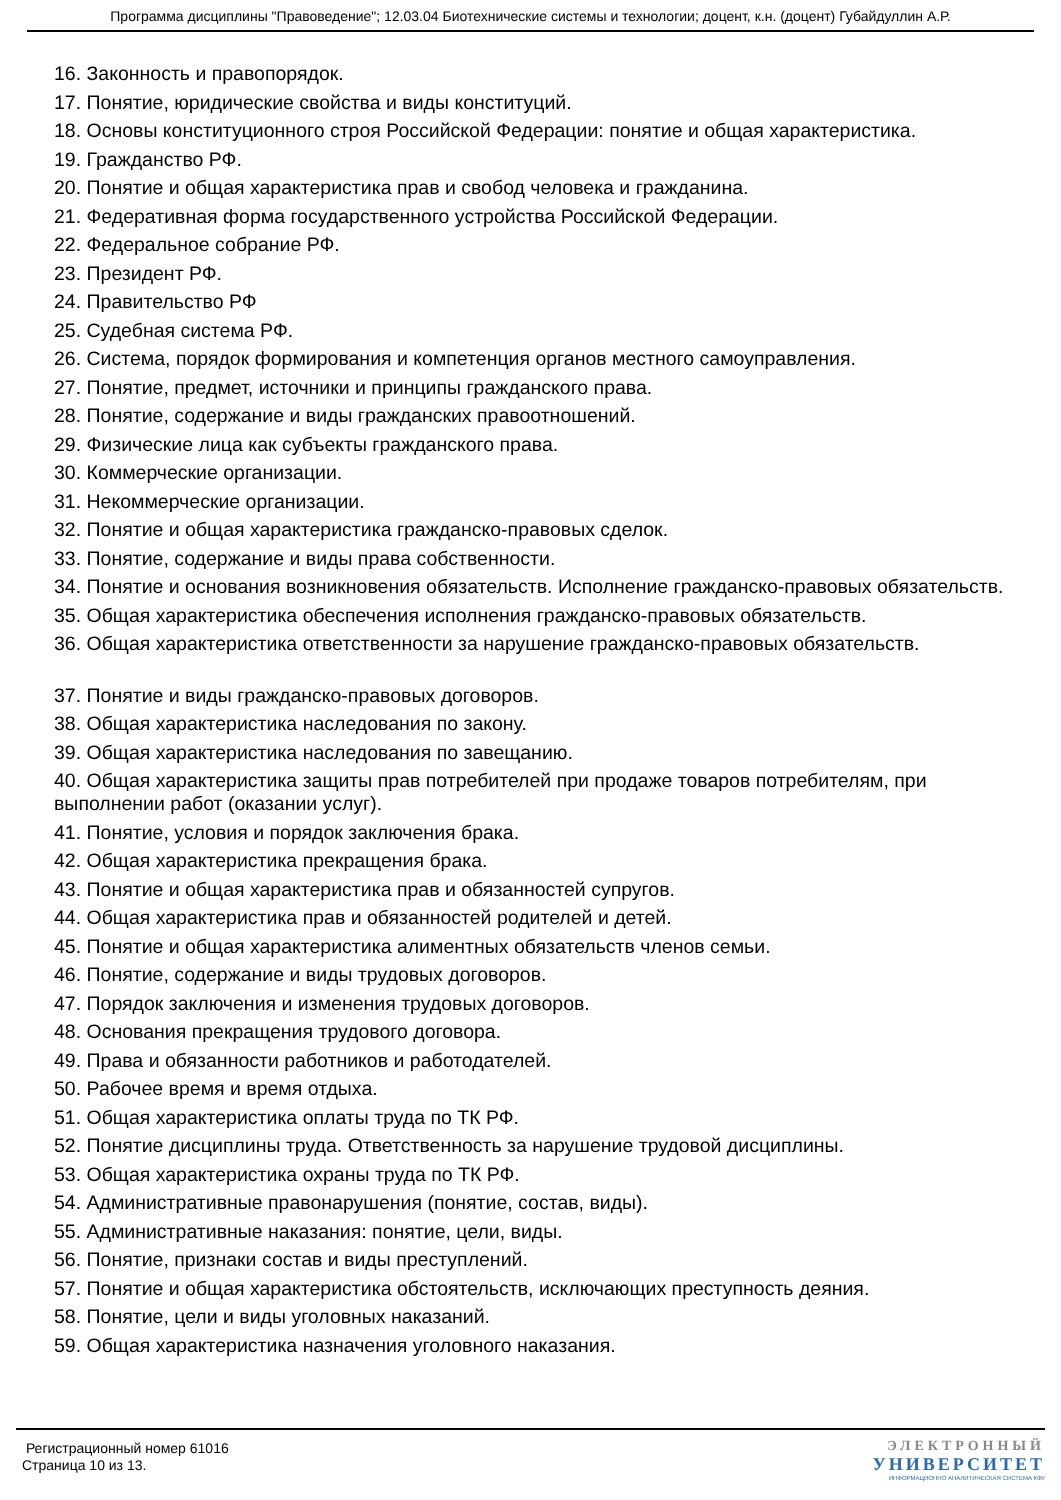Программа дисциплины "Правоведение"; 12.03.04 Биотехнические системы и технологии; доцент, к.н. (доцент) Губайдуллин А.Р.
16. Законность и правопорядок.
17. Понятие, юридические свойства и виды конституций.
18. Основы конституционного строя Российской Федерации: понятие и общая характеристика.
19. Гражданство РФ.
20. Понятие и общая характеристика прав и свобод человека и гражданина.
21. Федеративная форма государственного устройства Российской Федерации.
22. Федеральное собрание РФ.
23. Президент РФ.
24. Правительство РФ
25. Судебная система РФ.
26. Система, порядок формирования и компетенция органов местного самоуправления.
27. Понятие, предмет, источники и принципы гражданского права.
28. Понятие, содержание и виды гражданских правоотношений.
29. Физические лица как субъекты гражданского права.
30. Коммерческие организации.
31. Некоммерческие организации.
32. Понятие и общая характеристика гражданско-правовых сделок.
33. Понятие, содержание и виды права собственности.
34. Понятие и основания возникновения обязательств. Исполнение гражданско-правовых обязательств.
35. Общая характеристика обеспечения исполнения гражданско-правовых обязательств.
36. Общая характеристика ответственности за нарушение гражданско-правовых обязательств.
37. Понятие и виды гражданско-правовых договоров.
38. Общая характеристика наследования по закону.
39. Общая характеристика наследования по завещанию.
40. Общая характеристика защиты прав потребителей при продаже товаров потребителям, при выполнении работ (оказании услуг).
41. Понятие, условия и порядок заключения брака.
42. Общая характеристика прекращения брака.
43. Понятие и общая характеристика прав и обязанностей супругов.
44. Общая характеристика прав и обязанностей родителей и детей.
45. Понятие и общая характеристика алиментных обязательств членов семьи.
46. Понятие, содержание и виды трудовых договоров.
47. Порядок заключения и изменения трудовых договоров.
48. Основания прекращения трудового договора.
49. Права и обязанности работников и работодателей.
50. Рабочее время и время отдыха.
51. Общая характеристика оплаты труда по ТК РФ.
52. Понятие дисциплины труда. Ответственность за нарушение трудовой дисциплины.
53. Общая характеристика охраны труда по ТК РФ.
54. Административные правонарушения (понятие, состав, виды).
55. Административные наказания: понятие, цели, виды.
56. Понятие, признаки состав и виды преступлений.
57. Понятие и общая характеристика обстоятельств, исключающих преступность деяния.
58. Понятие, цели и виды уголовных наказаний.
59. Общая характеристика назначения уголовного наказания.
Регистрационный номер 61016
Страница 10 из 13.
ЭЛЕКТРОННЫЙ
УНИВЕРСИТЕТ
ИНФОРМАЦИОННО АНАЛИТИЧЕСКАЯ СИСТЕМА КФУ